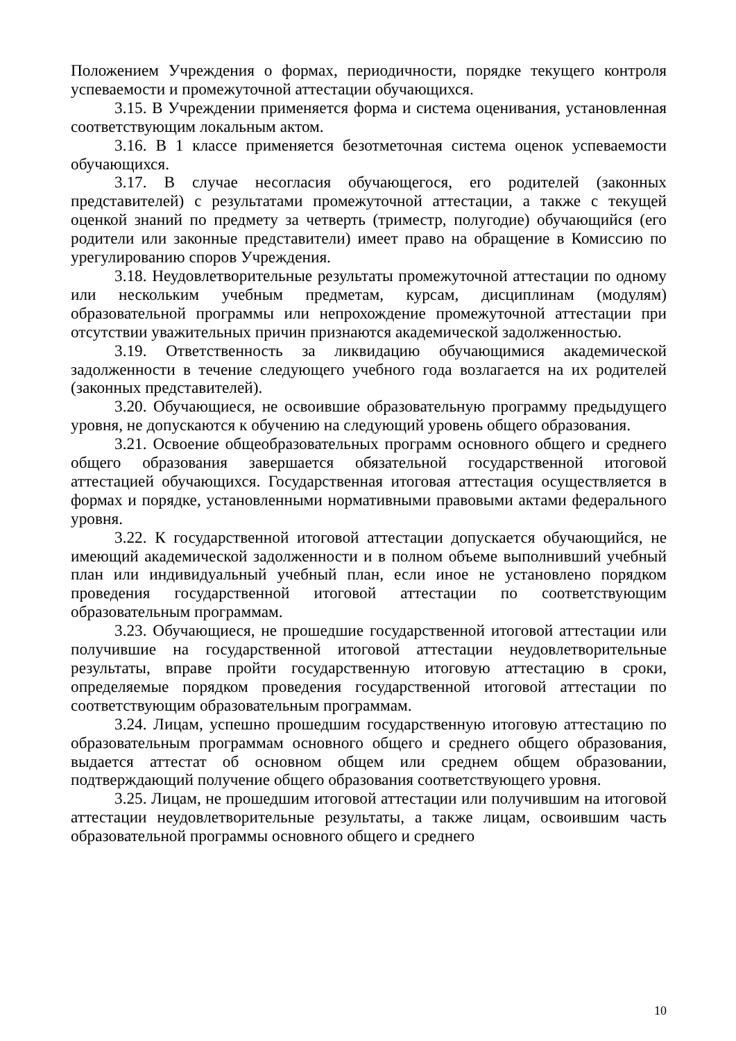Положением Учреждения о формах, периодичности, порядке текущего контроля успеваемости и промежуточной аттестации обучающихся.
3.15. В Учреждении применяется форма и система оценивания, установленная соответствующим локальным актом.
3.16. В 1 классе применяется безотметочная система оценок успеваемости обучающихся.
3.17. В случае несогласия обучающегося, его родителей (законных представителей) с результатами промежуточной аттестации, а также с текущей оценкой знаний по предмету за четверть (триместр, полугодие) обучающийся (его родители или законные представители) имеет право на обращение в Комиссию по урегулированию споров Учреждения.
3.18. Неудовлетворительные результаты промежуточной аттестации по одному или нескольким учебным предметам, курсам, дисциплинам (модулям) образовательной программы или непрохождение промежуточной аттестации при отсутствии уважительных причин признаются академической задолженностью.
3.19. Ответственность за ликвидацию обучающимися академической задолженности в течение следующего учебного года возлагается на их родителей (законных представителей).
3.20. Обучающиеся, не освоившие образовательную программу предыдущего уровня, не допускаются к обучению на следующий уровень общего образования.
3.21. Освоение общеобразовательных программ основного общего и среднего общего образования завершается обязательной государственной итоговой аттестацией обучающихся. Государственная итоговая аттестация осуществляется в формах и порядке, установленными нормативными правовыми актами федерального уровня.
3.22. К государственной итоговой аттестации допускается обучающийся, не имеющий академической задолженности и в полном объеме выполнивший учебный план или индивидуальный учебный план, если иное не установлено порядком проведения государственной итоговой аттестации по соответствующим образовательным программам.
3.23. Обучающиеся, не прошедшие государственной итоговой аттестации или получившие на государственной итоговой аттестации неудовлетворительные результаты, вправе пройти государственную итоговую аттестацию в сроки, определяемые порядком проведения государственной итоговой аттестации по соответствующим образовательным программам.
3.24. Лицам, успешно прошедшим государственную итоговую аттестацию по образовательным программам основного общего и среднего общего образования, выдается аттестат об основном общем или среднем общем образовании, подтверждающий получение общего образования соответствующего уровня.
3.25. Лицам, не прошедшим итоговой аттестации или получившим на итоговой аттестации неудовлетворительные результаты, а также лицам, освоившим часть образовательной программы основного общего и среднего
10